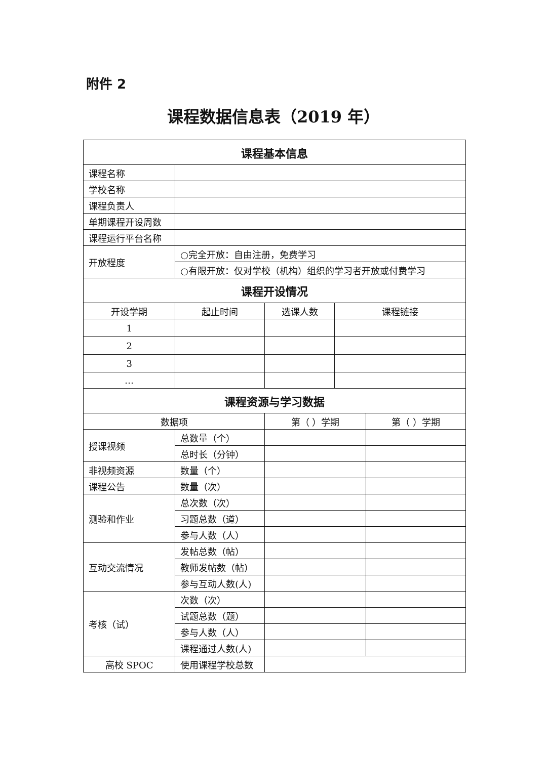附件 2
课程数据信息表（2019 年）
| 课程基本信息 | | | | |
| --- | --- | --- | --- | --- |
| 课程名称 | | | | |
| 学校名称 | | | | |
| 课程负责人 | | | | |
| 单期课程开设周数 | | | | |
| 课程运行平台名称 | | | | |
| 开放程度 | ○完全开放：自由注册，免费学习 | | | |
| | ○有限开放：仅对学校（机构）组织的学习者开放或付费学习 | | | |
| 课程开设情况 | | | | |
| 开设学期 | 起止时间 | 选课人数 | 课程链接 | |
| 1 | | | | |
| 2 | | | | |
| 3 | | | | |
| … | | | | |
| 课程资源与学习数据 | | | | |
| 数据项 | | 第（ ）学期 | | 第（ ）学期 |
| 授课视频 | 总数量（个） | | | |
| | 总时长（分钟） | | | |
| 非视频资源 | 数量（个） | | | |
| 课程公告 | 数量（次） | | | |
| 测验和作业 | 总次数（次） | | | |
| | 习题总数（道） | | | |
| | 参与人数（人） | | | |
| 互动交流情况 | 发帖总数（帖） | | | |
| | 教师发帖数（帖） | | | |
| | 参与互动人数(人) | | | |
| 考核（试） | 次数（次） | | | |
| | 试题总数（题） | | | |
| | 参与人数（人） | | | |
| | 课程通过人数(人) | | | |
| 高校 SPOC | 使用课程学校总数 | | | |